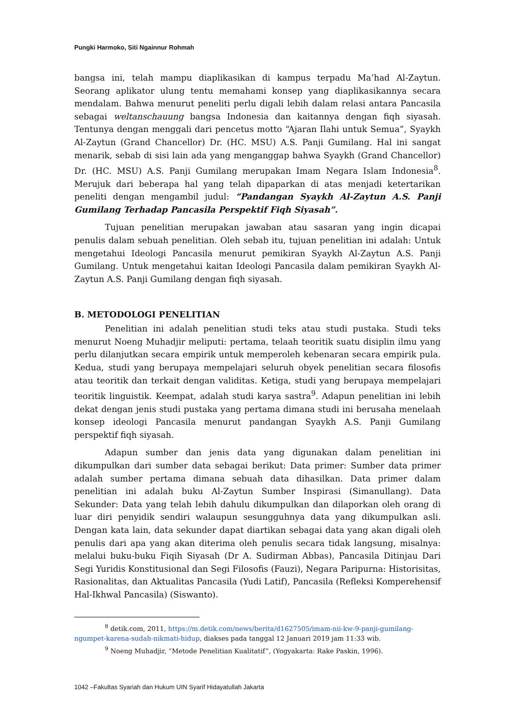Pungki Harmoko, Siti Ngainnur Rohmah
bangsa ini, telah mampu diaplikasikan di kampus terpadu Ma’had Al-Zaytun. Seorang aplikator ulung tentu memahami konsep yang diaplikasikannya secara mendalam. Bahwa menurut peneliti perlu digali lebih dalam relasi antara Pancasila sebagai weltanschauung bangsa Indonesia dan kaitannya dengan fiqh siyasah. Tentunya dengan menggali dari pencetus motto “Ajaran Ilahi untuk Semua”, Syaykh Al-Zaytun (Grand Chancellor) Dr. (HC. MSU) A.S. Panji Gumilang. Hal ini sangat menarik, sebab di sisi lain ada yang menganggap bahwa Syaykh (Grand Chancellor) Dr. (HC. MSU) A.S. Panji Gumilang merupakan Imam Negara Islam Indonesia<sup>8</sup>. Merujuk dari beberapa hal yang telah dipaparkan di atas menjadi ketertarikan peneliti dengan mengambil judul: “Pandangan Syaykh Al-Zaytun A.S. Panji Gumilang Terhadap Pancasila Perspektif Fiqh Siyasah”.
Tujuan penelitian merupakan jawaban atau sasaran yang ingin dicapai penulis dalam sebuah penelitian. Oleh sebab itu, tujuan penelitian ini adalah: Untuk mengetahui Ideologi Pancasila menurut pemikiran Syaykh Al-Zaytun A.S. Panji Gumilang. Untuk mengetahui kaitan Ideologi Pancasila dalam pemikiran Syaykh Al-Zaytun A.S. Panji Gumilang dengan fiqh siyasah.
B. METODOLOGI PENELITIAN
Penelitian ini adalah penelitian studi teks atau studi pustaka. Studi teks menurut Noeng Muhadjir meliputi: pertama, telaah teoritik suatu disiplin ilmu yang perlu dilanjutkan secara empirik untuk memperoleh kebenaran secara empirik pula. Kedua, studi yang berupaya mempelajari seluruh obyek penelitian secara filosofis atau teoritik dan terkait dengan validitas. Ketiga, studi yang berupaya mempelajari teoritik linguistik. Keempat, adalah studi karya sastra<sup>9</sup>. Adapun penelitian ini lebih dekat dengan jenis studi pustaka yang pertama dimana studi ini berusaha menelaah konsep ideologi Pancasila menurut pandangan Syaykh A.S. Panji Gumilang perspektif fiqh siyasah.
Adapun sumber dan jenis data yang digunakan dalam penelitian ini dikumpulkan dari sumber data sebagai berikut: Data primer: Sumber data primer adalah sumber pertama dimana sebuah data dihasilkan. Data primer dalam penelitian ini adalah buku Al-Zaytun Sumber Inspirasi (Simanullang). Data Sekunder: Data yang telah lebih dahulu dikumpulkan dan dilaporkan oleh orang di luar diri penyidik sendiri walaupun sesungguhnya data yang dikumpulkan asli. Dengan kata lain, data sekunder dapat diartikan sebagai data yang akan digali oleh penulis dari apa yang akan diterima oleh penulis secara tidak langsung, misalnya: melalui buku-buku Fiqih Siyasah (Dr A. Sudirman Abbas), Pancasila Ditinjau Dari Segi Yuridis Konstitusional dan Segi Filosofis (Fauzi), Negara Paripurna: Historisitas, Rasionalitas, dan Aktualitas Pancasila (Yudi Latif), Pancasila (Refleksi Komperehensif Hal-Ikhwal Pancasila) (Siswanto).
<sup>8</sup> detik.com, 2011, https://m.detik.com/news/berita/d1627505/imam-nii-kw-9-panji-gumilang-ngumpet-karena-sudah-nikmati-hidup, diakses pada tanggal 12 Januari 2019 jam 11:33 wib.
<sup>9</sup> Noeng Muhadjir, “Metode Penelitian Kualitatif”, (Yogyakarta: Rake Paskin, 1996).
1042 –Fakultas Syariah dan Hukum UIN Syarif Hidayatullah Jakarta